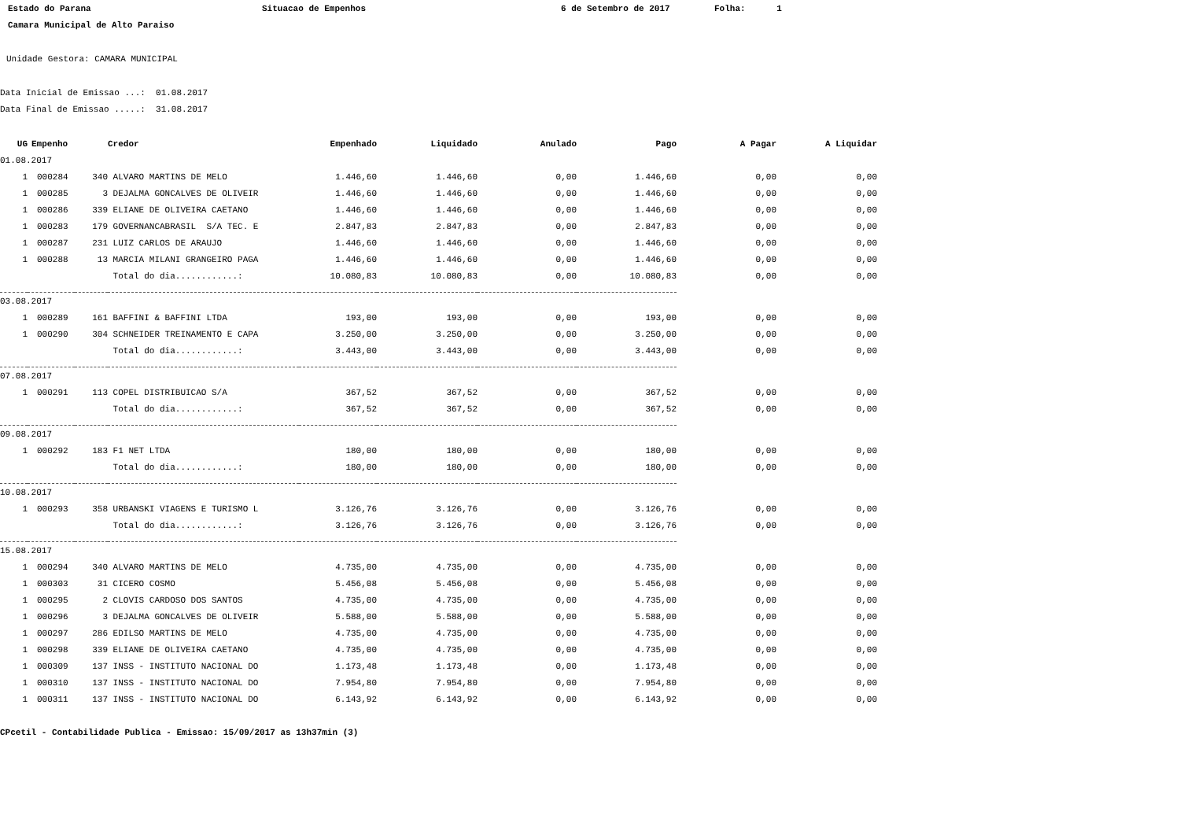Estado do Parana
Situacao de Empenhos
6 de Setembro de 2017
Folha: 1
Camara Municipal de Alto Paraiso
Unidade Gestora: CAMARA MUNICIPAL
Data Inicial de Emissao ...: 01.08.2017
Data Final de Emissao .....: 31.08.2017
| UG | Empenho | | Credor | Empenhado | Liquidado | Anulado | Pago | A Pagar | A Liquidar |
| --- | --- | --- | --- | --- | --- | --- | --- | --- | --- |
| 01.08.2017 | | | | | | | | | |
| 1 | 000284 | 340 | ALVARO MARTINS DE MELO | 1.446,60 | 1.446,60 | 0,00 | 1.446,60 | 0,00 | 0,00 |
| 1 | 000285 | 3 | DEJALMA GONCALVES DE OLIVEIR | 1.446,60 | 1.446,60 | 0,00 | 1.446,60 | 0,00 | 0,00 |
| 1 | 000286 | 339 | ELIANE DE OLIVEIRA CAETANO | 1.446,60 | 1.446,60 | 0,00 | 1.446,60 | 0,00 | 0,00 |
| 1 | 000283 | 179 | GOVERNANCABRASIL S/A TEC. E | 2.847,83 | 2.847,83 | 0,00 | 2.847,83 | 0,00 | 0,00 |
| 1 | 000287 | 231 | LUIZ CARLOS DE ARAUJO | 1.446,60 | 1.446,60 | 0,00 | 1.446,60 | 0,00 | 0,00 |
| 1 | 000288 | 13 | MARCIA MILANI GRANGEIRO PAGA | 1.446,60 | 1.446,60 | 0,00 | 1.446,60 | 0,00 | 0,00 |
| | | | Total do dia............: | 10.080,83 | 10.080,83 | 0,00 | 10.080,83 | 0,00 | 0,00 |
| 03.08.2017 | | | | | | | | | |
| 1 | 000289 | 161 | BAFFINI & BAFFINI LTDA | 193,00 | 193,00 | 0,00 | 193,00 | 0,00 | 0,00 |
| 1 | 000290 | 304 | SCHNEIDER TREINAMENTO E CAPA | 3.250,00 | 3.250,00 | 0,00 | 3.250,00 | 0,00 | 0,00 |
| | | | Total do dia............: | 3.443,00 | 3.443,00 | 0,00 | 3.443,00 | 0,00 | 0,00 |
| 07.08.2017 | | | | | | | | | |
| 1 | 000291 | 113 | COPEL DISTRIBUICAO S/A | 367,52 | 367,52 | 0,00 | 367,52 | 0,00 | 0,00 |
| | | | Total do dia............: | 367,52 | 367,52 | 0,00 | 367,52 | 0,00 | 0,00 |
| 09.08.2017 | | | | | | | | | |
| 1 | 000292 | 183 | F1 NET LTDA | 180,00 | 180,00 | 0,00 | 180,00 | 0,00 | 0,00 |
| | | | Total do dia............: | 180,00 | 180,00 | 0,00 | 180,00 | 0,00 | 0,00 |
| 10.08.2017 | | | | | | | | | |
| 1 | 000293 | 358 | URBANSKI VIAGENS E TURISMO L | 3.126,76 | 3.126,76 | 0,00 | 3.126,76 | 0,00 | 0,00 |
| | | | Total do dia............: | 3.126,76 | 3.126,76 | 0,00 | 3.126,76 | 0,00 | 0,00 |
| 15.08.2017 | | | | | | | | | |
| 1 | 000294 | 340 | ALVARO MARTINS DE MELO | 4.735,00 | 4.735,00 | 0,00 | 4.735,00 | 0,00 | 0,00 |
| 1 | 000303 | 31 | CICERO COSMO | 5.456,08 | 5.456,08 | 0,00 | 5.456,08 | 0,00 | 0,00 |
| 1 | 000295 | 2 | CLOVIS CARDOSO DOS SANTOS | 4.735,00 | 4.735,00 | 0,00 | 4.735,00 | 0,00 | 0,00 |
| 1 | 000296 | 3 | DEJALMA GONCALVES DE OLIVEIR | 5.588,00 | 5.588,00 | 0,00 | 5.588,00 | 0,00 | 0,00 |
| 1 | 000297 | 286 | EDILSO MARTINS DE MELO | 4.735,00 | 4.735,00 | 0,00 | 4.735,00 | 0,00 | 0,00 |
| 1 | 000298 | 339 | ELIANE DE OLIVEIRA CAETANO | 4.735,00 | 4.735,00 | 0,00 | 4.735,00 | 0,00 | 0,00 |
| 1 | 000309 | 137 | INSS - INSTITUTO NACIONAL DO | 1.173,48 | 1.173,48 | 0,00 | 1.173,48 | 0,00 | 0,00 |
| 1 | 000310 | 137 | INSS - INSTITUTO NACIONAL DO | 7.954,80 | 7.954,80 | 0,00 | 7.954,80 | 0,00 | 0,00 |
| 1 | 000311 | 137 | INSS - INSTITUTO NACIONAL DO | 6.143,92 | 6.143,92 | 0,00 | 6.143,92 | 0,00 | 0,00 |
CPcetil - Contabilidade Publica - Emissao: 15/09/2017 as 13h37min (3)